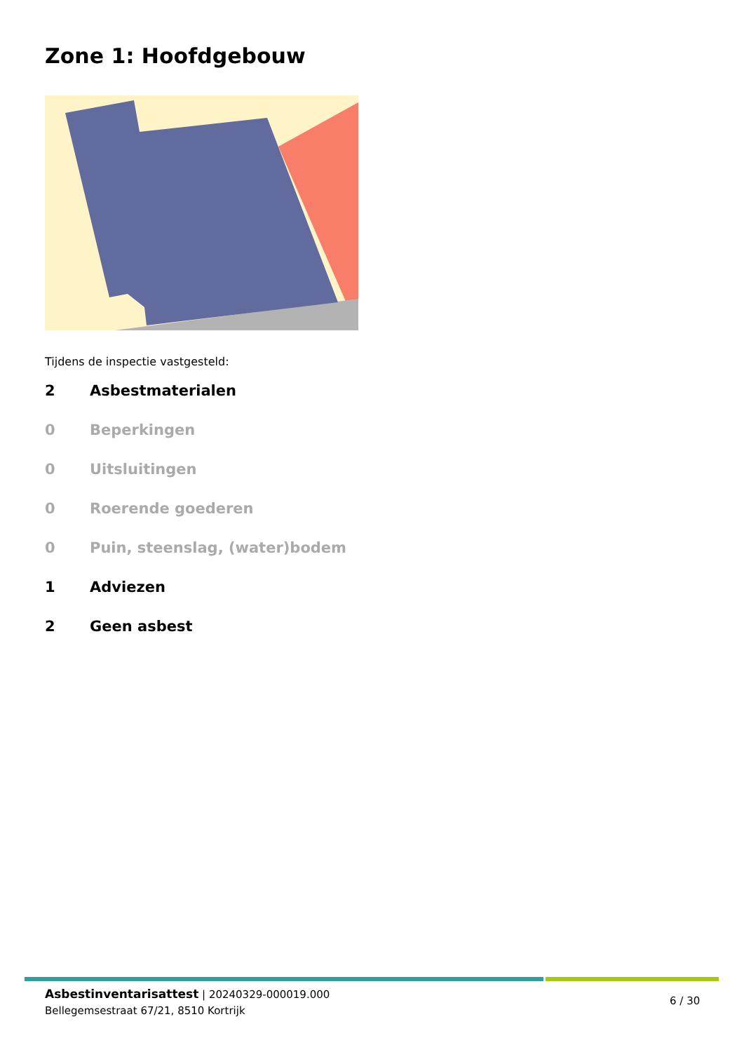Zone 1: Hoofdgebouw
Tijdens de inspectie vastgesteld:
2 Asbestmaterialen
0 Beperkingen
0 Uitsluitingen
0 Roerende goederen
0 Puin, steenslag, (water)bodem
1 Adviezen
2 Geen asbest
Asbestinventarisattest | 20240329-000019.000
Bellegemsestraat 67/21, 8510 Kortrijk
6 / 30